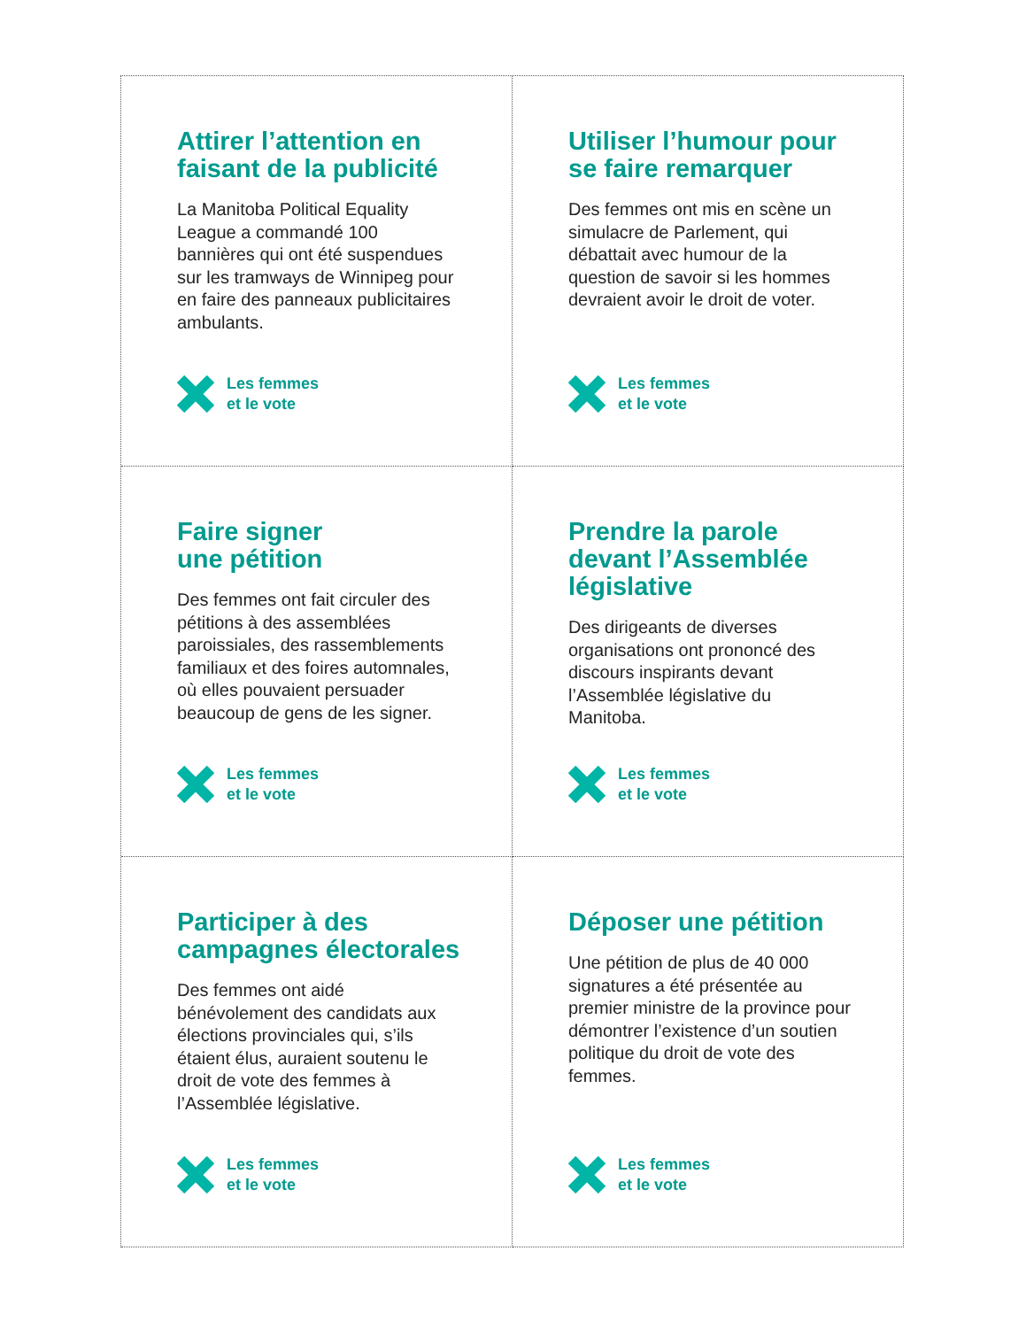Attirer l’attention en
faisant de la publicité
La Manitoba Political Equality League a commandé 100 bannières qui ont été suspendues sur les tramways de Winnipeg pour en faire des panneaux publicitaires ambulants.
Les femmes
et le vote
Utiliser l’humour pour
se faire remarquer
Des femmes ont mis en scène un simulacre de Parlement, qui débattait avec humour de la question de savoir si les hommes devraient avoir le droit de voter.
Les femmes
et le vote
Faire signer
une pétition
Des femmes ont fait circuler des pétitions à des assemblées paroissiales, des rassemblements familiaux et des foires automnales, où elles pouvaient persuader beaucoup de gens de les signer.
Les femmes
et le vote
Prendre la parole
devant l’Assemblée
législative
Des dirigeants de diverses organisations ont prononcé des discours inspirants devant l’Assemblée législative du Manitoba.
Les femmes
et le vote
Participer à des
campagnes électorales
Des femmes ont aidé bénévolement des candidats aux élections provinciales qui, s’ils étaient élus, auraient soutenu le droit de vote des femmes à l’Assemblée législative.
Les femmes
et le vote
Déposer une pétition
Une pétition de plus de 40 000 signatures a été présentée au premier ministre de la province pour démontrer l’existence d’un soutien politique du droit de vote des femmes.
Les femmes
et le vote